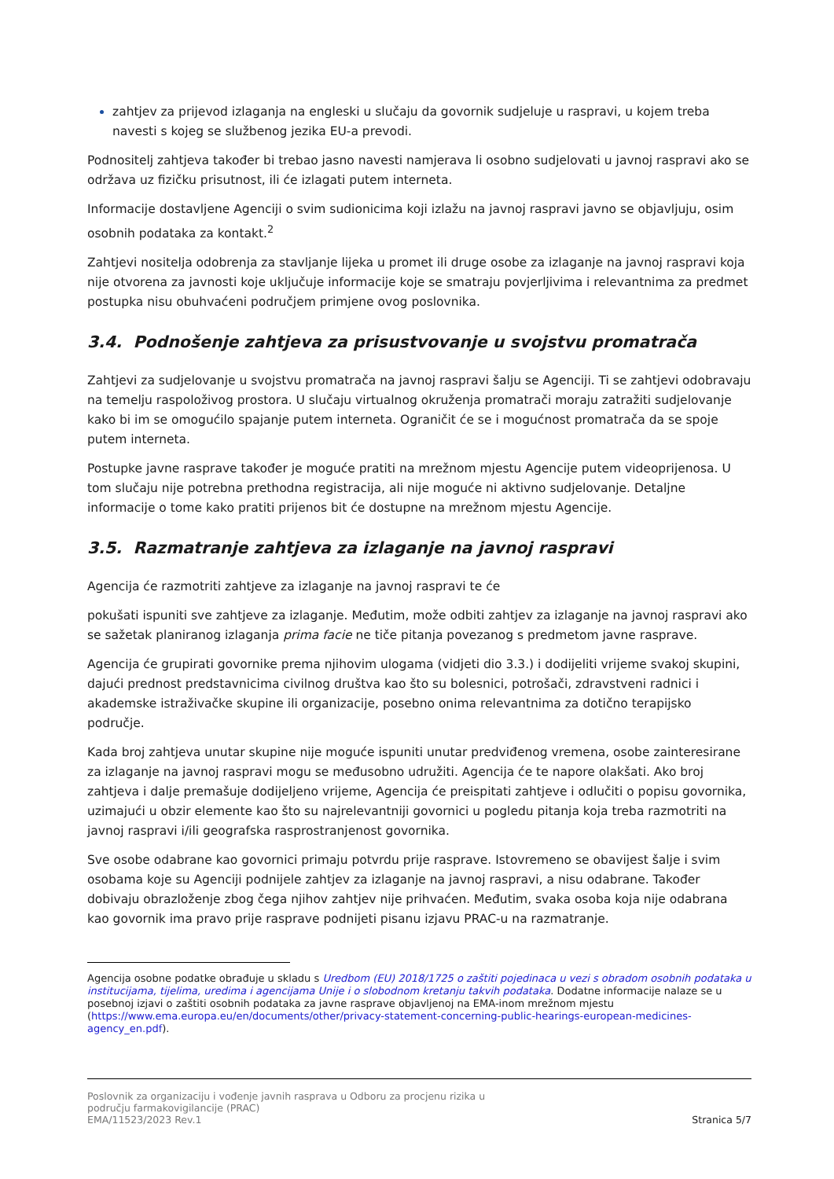zahtjev za prijevod izlaganja na engleski u slučaju da govornik sudjeluje u raspravi, u kojem treba navesti s kojeg se službenog jezika EU-a prevodi.
Podnositelj zahtjeva također bi trebao jasno navesti namjerava li osobno sudjelovati u javnoj raspravi ako se održava uz fizičku prisutnost, ili će izlagati putem interneta.
Informacije dostavljene Agenciji o svim sudionicima koji izlažu na javnoj raspravi javno se objavljuju, osim osobnih podataka za kontakt.<sup>2</sup>
Zahtjevi nositelja odobrenja za stavljanje lijeka u promet ili druge osobe za izlaganje na javnoj raspravi koja nije otvorena za javnosti koje uključuje informacije koje se smatraju povjerljivima i relevantnima za predmet postupka nisu obuhvaćeni područjem primjene ovog poslovnika.
3.4. Podnošenje zahtjeva za prisustvovanje u svojstvu promatrača
Zahtjevi za sudjelovanje u svojstvu promatrača na javnoj raspravi šalju se Agenciji. Ti se zahtjevi odobravaju na temelju raspoloživog prostora. U slučaju virtualnog okruženja promatrači moraju zatražiti sudjelovanje kako bi im se omogućilo spajanje putem interneta. Ograničit će se i mogućnost promatrača da se spoje putem interneta.
Postupke javne rasprave također je moguće pratiti na mrežnom mjestu Agencije putem videoprijenosa. U tom slučaju nije potrebna prethodna registracija, ali nije moguće ni aktivno sudjelovanje. Detaljne informacije o tome kako pratiti prijenos bit će dostupne na mrežnom mjestu Agencije.
3.5. Razmatranje zahtjeva za izlaganje na javnoj raspravi
Agencija će razmotriti zahtjeve za izlaganje na javnoj raspravi te će
pokušati ispuniti sve zahtjeve za izlaganje. Međutim, može odbiti zahtjev za izlaganje na javnoj raspravi ako se sažetak planiranog izlaganja prima facie ne tiče pitanja povezanog s predmetom javne rasprave.
Agencija će grupirati govornike prema njihovim ulogama (vidjeti dio 3.3.) i dodijeliti vrijeme svakoj skupini, dajući prednost predstavnicima civilnog društva kao što su bolesnici, potrošači, zdravstveni radnici i akademske istraživačke skupine ili organizacije, posebno onima relevantnima za dotično terapijsko područje.
Kada broj zahtjeva unutar skupine nije moguće ispuniti unutar predviđenog vremena, osobe zainteresirane za izlaganje na javnoj raspravi mogu se međusobno udružiti. Agencija će te napore olakšati. Ako broj zahtjeva i dalje premašuje dodijeljeno vrijeme, Agencija će preispitati zahtjeve i odlučiti o popisu govornika, uzimajući u obzir elemente kao što su najrelevantniji govornici u pogledu pitanja koja treba razmotriti na javnoj raspravi i/ili geografska rasprostranjenost govornika.
Sve osobe odabrane kao govornici primaju potvrdu prije rasprave. Istovremeno se obavijest šalje i svim osobama koje su Agenciji podnijele zahtjev za izlaganje na javnoj raspravi, a nisu odabrane. Također dobivaju obrazloženje zbog čega njihov zahtjev nije prihvaćen. Međutim, svaka osoba koja nije odabrana kao govornik ima pravo prije rasprave podnijeti pisanu izjavu PRAC-u na razmatranje.
Agencija osobne podatke obrađuje u skladu s Uredbom (EU) 2018/1725 o zaštiti pojedinaca u vezi s obradom osobnih podataka u institucijama, tijelima, uredima i agencijama Unije i o slobodnom kretanju takvih podataka. Dodatne informacije nalaze se u posebnoj izjavi o zaštiti osobnih podataka za javne rasprave objavljenoj na EMA-inom mrežnom mjestu (https://www.ema.europa.eu/en/documents/other/privacy-statement-concerning-public-hearings-european-medicines-agency_en.pdf).
Poslovnik za organizaciju i vođenje javnih rasprava u Odboru za procjenu rizika u
području farmakovigilancije (PRAC)
EMA/11523/2023 Rev.1
Stranica 5/7